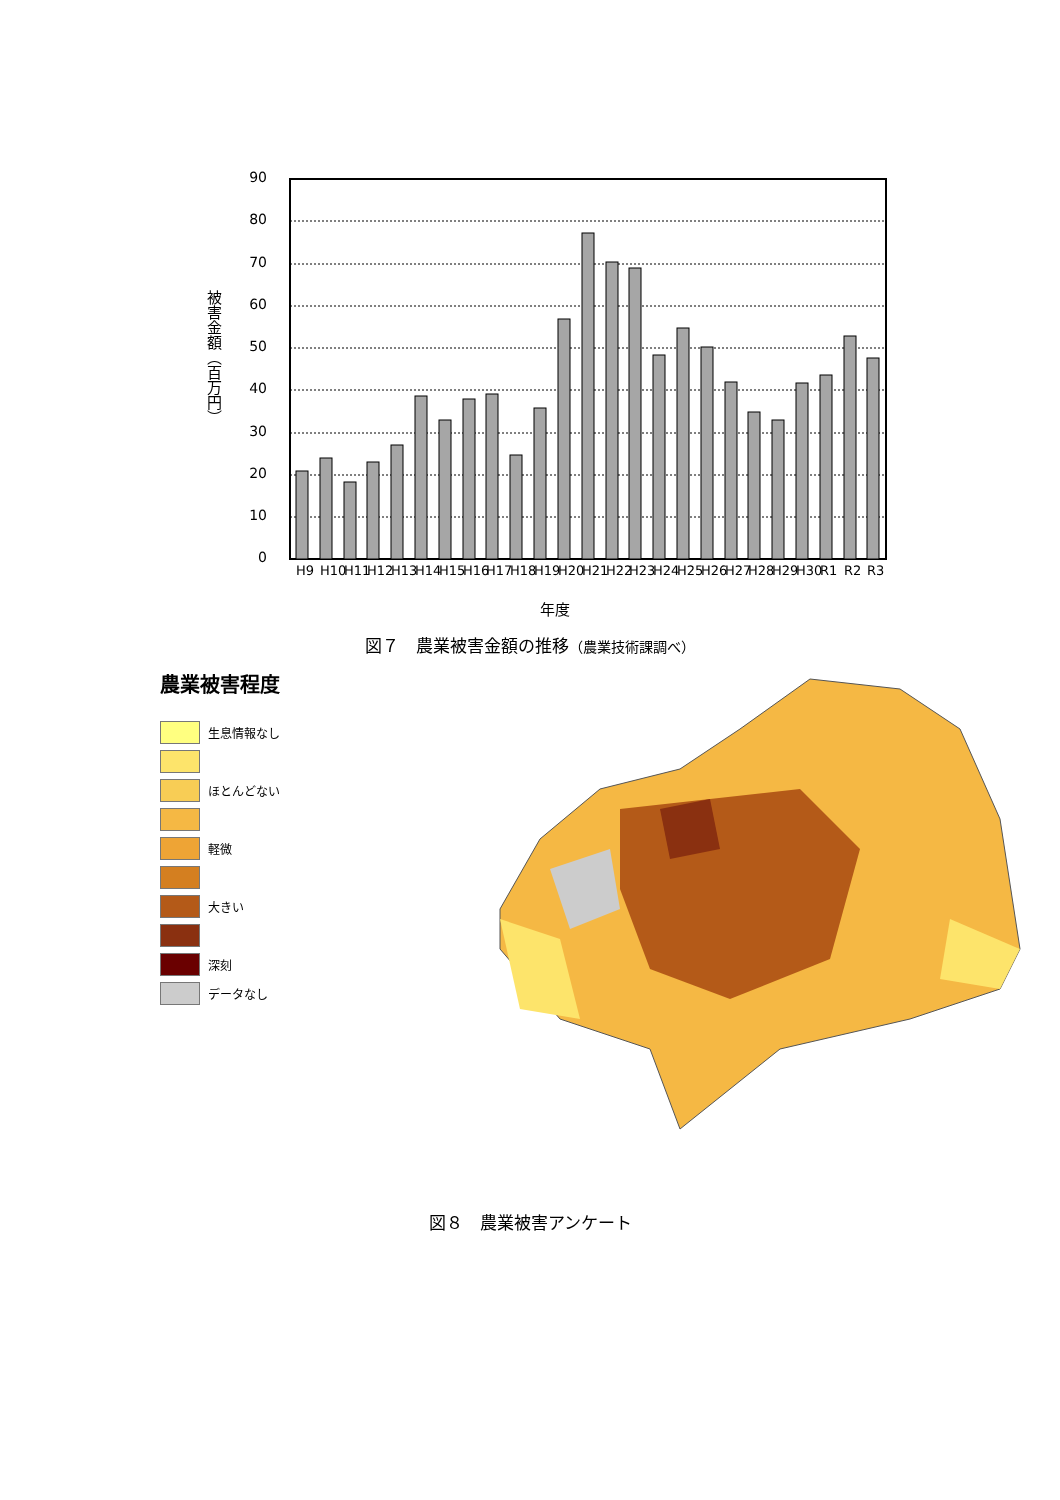被害金額（百万円）
90
80
70
60
50
40
30
20
10
0
H9
H10
H11
H12
H13
H14
H15
H16
H17
H18
H19
H20
H21
H22
H23
H24
H25
H26
H27
H28
H29
H30
R1
R2
R3
年度
図７　農業被害金額の推移（農業技術課調べ）
農業被害程度
生息情報なし
ほとんどない
軽微
大きい
深刻
データなし
図８　農業被害アンケート